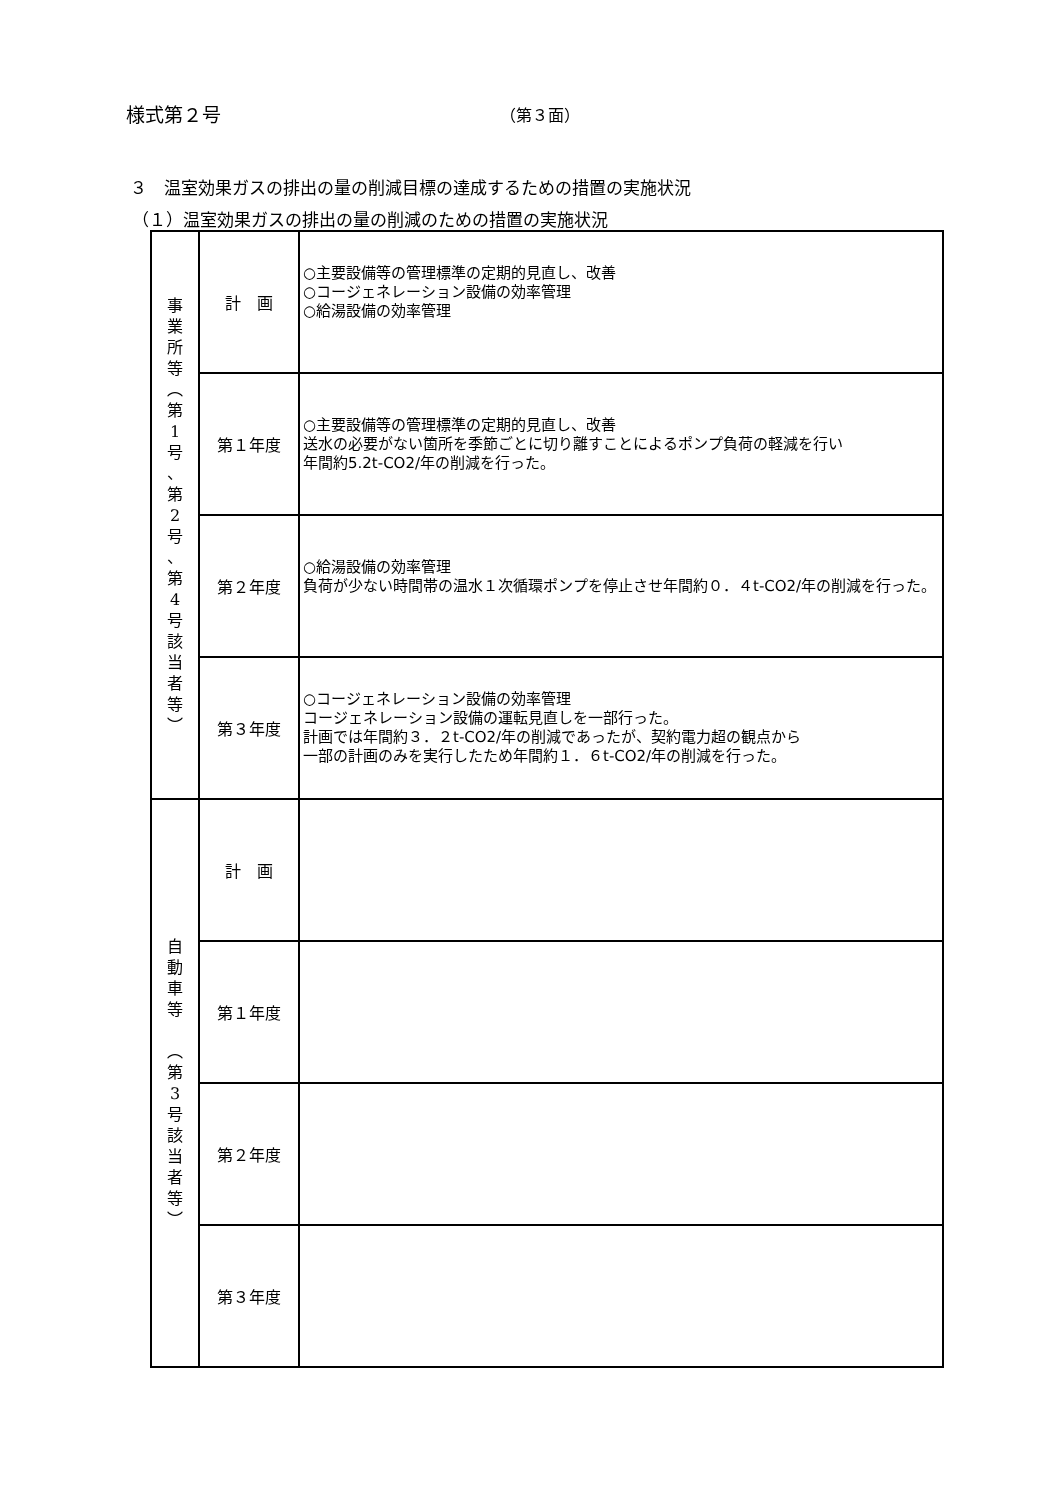様式第２号 （第３面）
３　温室効果ガスの排出の量の削減目標の達成するための措置の実施状況
（１）温室効果ガスの排出の量の削減のための措置の実施状況
| 事 業 所 等 ︵ 第 1 号 、 第 2 号 、 第 4 号 該 当 者 等 ︶ | 計 画 | ○主要設備等の管理標準の定期的見直し、改善 ○コージェネレーション設備の効率管理 ○給湯設備の効率管理 |
| | 第１年度 | ○主要設備等の管理標準の定期的見直し、改善 送水の必要がない箇所を季節ごとに切り離すことによるポンプ負荷の軽減を行い 年間約5.2t-CO2/年の削減を行った。 |
| | 第２年度 | ○給湯設備の効率管理 負荷が少ない時間帯の温水１次循環ポンプを停止させ年間約０．４t-CO2/年の削減を行った。 |
| | 第３年度 | ○コージェネレーション設備の効率管理 コージェネレーション設備の運転見直しを一部行った。 計画では年間約３．２t-CO2/年の削減であったが、契約電力超の観点から 一部の計画のみを実行したため年間約１．６t-CO2/年の削減を行った。 |
| 自 動 車 等 ︵ 第 3 号 該 当 者 等 ︶ | 計 画 | |
| | 第１年度 | |
| | 第２年度 | |
| | 第３年度 | |